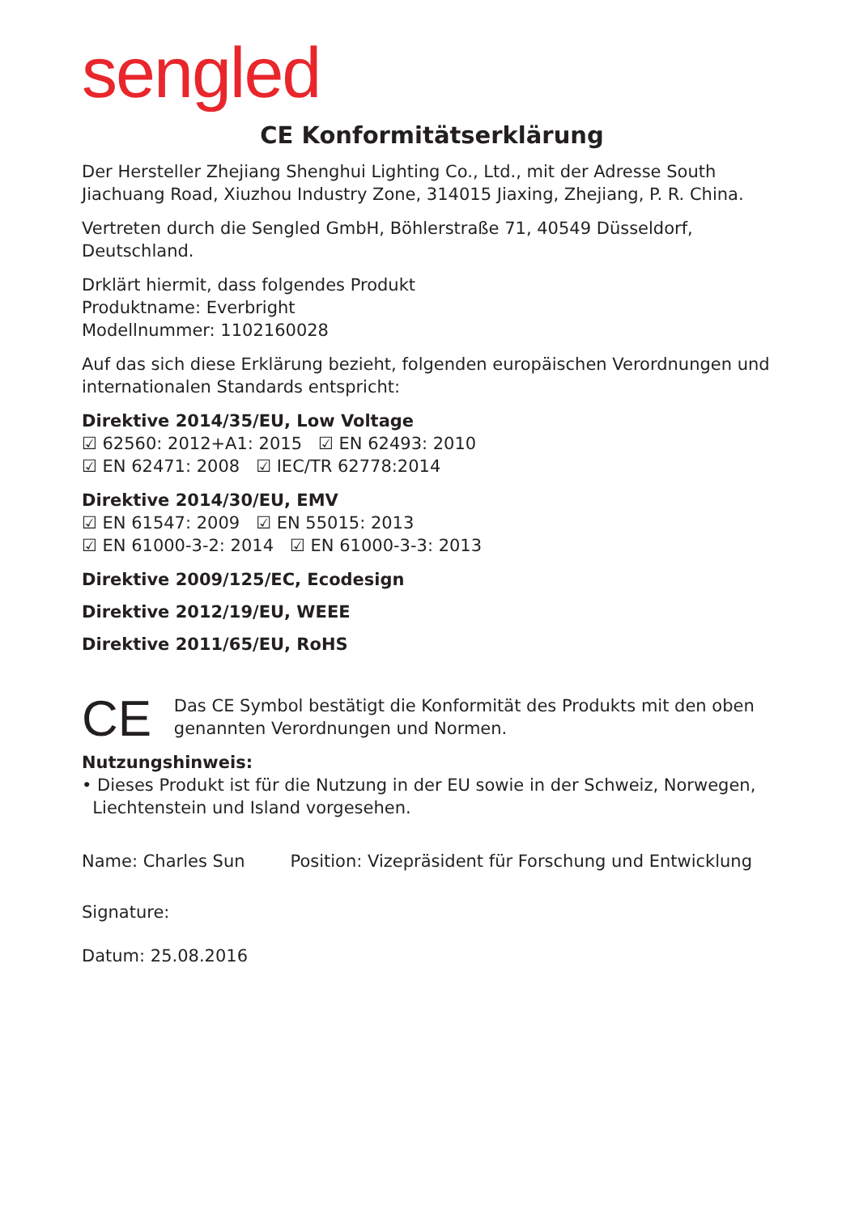sengled
CE Konformitätserklärung
Der Hersteller Zhejiang Shenghui Lighting Co., Ltd., mit der Adresse South Jiachuang Road, Xiuzhou Industry Zone, 314015 Jiaxing, Zhejiang, P. R. China.
Vertreten durch die Sengled GmbH, Böhlerstraße 71, 40549 Düsseldorf, Deutschland.
Drklärt hiermit, dass folgendes Produkt
Produktname: Everbright
Modellnummer: 1102160028
Auf das sich diese Erklärung bezieht, folgenden europäischen Verordnungen und internationalen Standards entspricht:
Direktive 2014/35/EU, Low Voltage
☑ 62560: 2012+A1: 2015 ☑ EN 62493: 2010
☑ EN 62471: 2008 ☑ IEC/TR 62778:2014
Direktive 2014/30/EU, EMV
☑ EN 61547: 2009 ☑ EN 55015: 2013
☑ EN 61000-3-2: 2014 ☑ EN 61000-3-3: 2013
Direktive 2009/125/EC, Ecodesign
Direktive 2012/19/EU, WEEE
Direktive 2011/65/EU, RoHS
CE
Das CE Symbol bestätigt die Konformität des Produkts mit den oben genannten Verordnungen und Normen.
Nutzungshinweis:
• Dieses Produkt ist für die Nutzung in der EU sowie in der Schweiz, Norwegen,
Liechtenstein und Island vorgesehen.
Name: Charles Sun Position: Vizepräsident für Forschung und Entwicklung
Signature:
Datum: 25.08.2016